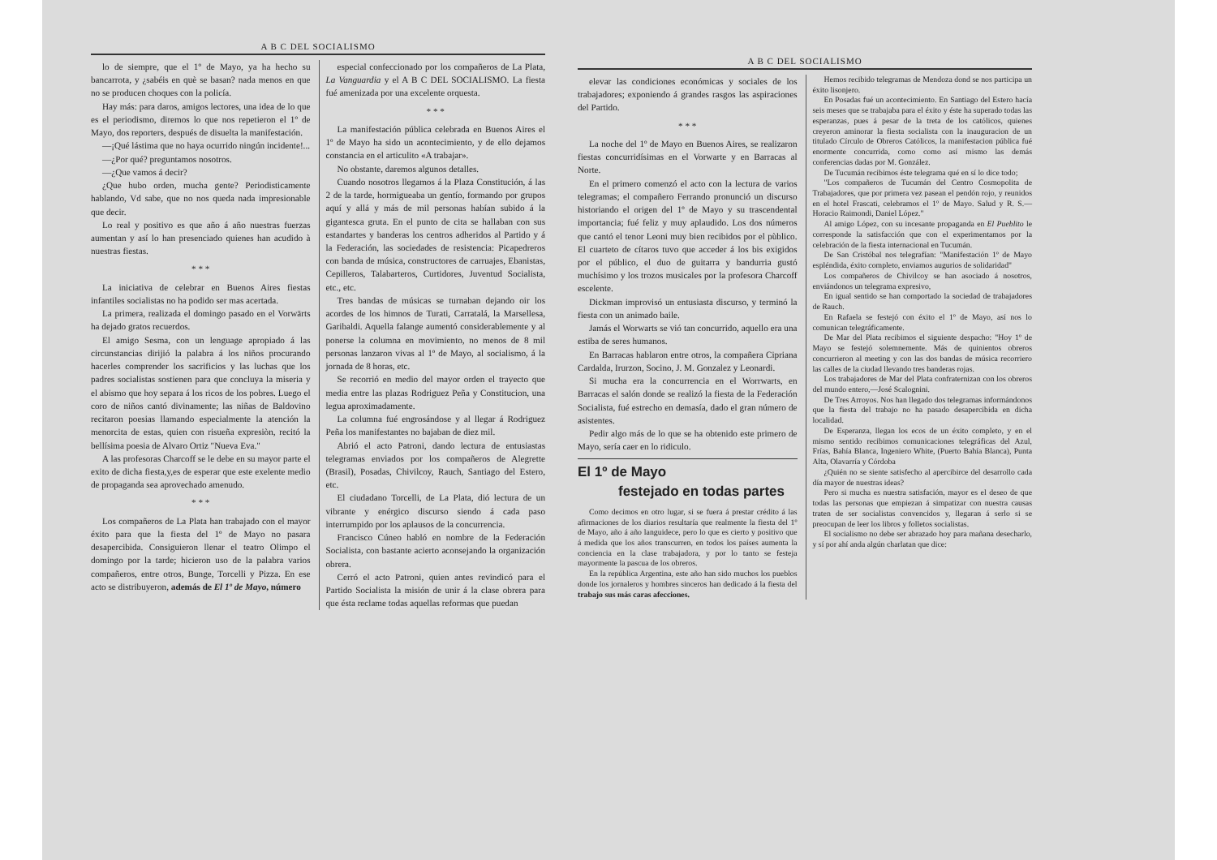A B C DEL SOCIALISMO
lo de siempre, que el 1º de Mayo, ya ha hecho su bancarrota, y ¿sabéis en què se basan? nada menos en que no se producen choques con la policía.
Hay más: para daros, amigos lectores, una idea de lo que es el periodismo, diremos lo que nos repetieron el 1º de Mayo, dos reporters, después de disuelta la manifestación.
—¡Qué lástima que no haya ocurrido ningún incidente!...
—¿Por qué? preguntamos nosotros.
—¿Que vamos á decir?
¿Que hubo orden, mucha gente? Periodisticamente hablando, Vd sabe, que no nos queda nada impresionable que decir.
Lo real y positivo es que año á año nuestras fuerzas aumentan y así lo han presenciado quienes han acudido à nuestras fiestas.
* * *
La iniciativa de celebrar en Buenos Aires fiestas infantiles socialistas no ha podido ser mas acertada.
La primera, realizada el domingo pasado en el Vorwärts ha dejado gratos recuerdos.
El amigo Sesma, con un lenguage apropiado á las circunstancias dirijió la palabra á los niños procurando hacerles comprender los sacrificios y las luchas que los padres socialistas sostienen para que concluya la miseria y el abismo que hoy separa á los ricos de los pobres. Luego el coro de niños cantó divinamente; las niñas de Baldovino recitaron poesias llamando especialmente la atención la menorcita de estas, quien con risueña expresiòn, recitó la bellísima poesia de Alvaro Ortiz "Nueva Eva."
A las profesoras Charcoff se le debe en su mayor parte el exito de dicha fiesta,y,es de esperar que este exelente medio de propaganda sea aprovechado amenudo.
* * *
Los compañeros de La Plata han trabajado con el mayor éxito para que la fiesta del 1º de Mayo no pasara desapercibida. Consiguieron llenar el teatro Olimpo el domingo por la tarde; hicieron uso de la palabra varios compañeros, entre otros, Bunge, Torcelli y Pizza. En ese acto se distribuyeron, además de El 1º de Mayo, número
especial confeccionado por los compañeros de La Plata, La Vanguardia y el A B C DEL SOCIALISMO. La fiesta fué amenizada por una excelente orquesta.
* * *
La manifestación pública celebrada en Buenos Aires el 1º de Mayo ha sido un acontecimiento, y de ello dejamos constancia en el articulito «A trabajar».
No obstante, daremos algunos detalles.
Cuando nosotros llegamos á la Plaza Constitución, á las 2 de la tarde, hormigueaba un gentío, formando por grupos aquí y allá y más de mil personas habían subido á la gigantesca gruta. En el punto de cita se hallaban con sus estandartes y banderas los centros adheridos al Partido y á la Federación, las sociedades de resistencia: Picapedreros con banda de música, constructores de carruajes, Ebanistas, Cepilleros, Talabarteros, Curtidores, Juventud Socialista, etc., etc.
Tres bandas de músicas se turnaban dejando oir los acordes de los himnos de Turati, Carratalá, la Marsellesa, Garibaldi. Aquella falange aumentó considerablemente y al ponerse la columna en movimiento, no menos de 8 mil personas lanzaron vivas al 1º de Mayo, al socialismo, á la jornada de 8 horas, etc.
Se recorrió en medio del mayor orden el trayecto que media entre las plazas Rodriguez Peña y Constitucion, una legua aproximadamente.
La columna fué engrosándose y al llegar á Rodriguez Peña los manifestantes no bajaban de diez mil.
Abrió el acto Patroni, dando lectura de entusiastas telegramas enviados por los compañeros de Alegrette (Brasil), Posadas, Chivilcoy, Rauch, Santiago del Estero, etc.
El ciudadano Torcelli, de La Plata, dió lectura de un vibrante y enérgico discurso siendo á cada paso interrumpido por los aplausos de la concurrencia.
Francisco Cúneo habló en nombre de la Federación Socialista, con bastante acierto aconsejando la organización obrera.
Cerró el acto Patroni, quien antes revindicó para el Partido Socialista la misión de unir á la clase obrera para que ésta reclame todas aquellas reformas que puedan
A B C DEL SOCIALISMO
elevar las condiciones económicas y sociales de los trabajadores; exponiendo á grandes rasgos las aspiraciones del Partido.
* * *
La noche del 1º de Mayo en Buenos Aires, se realizaron fiestas concurridísimas en el Vorwarte y en Barracas al Norte.
En el primero comenzó el acto con la lectura de varios telegramas; el compañero Ferrando pronunció un discurso historiando el origen del 1º de Mayo y su trascendental importancia; fué feliz y muy aplaudido. Los dos números que cantó el tenor Leoni muy bien recibidos por el pùblico. El cuarteto de cítaros tuvo que acceder á los bis exigidos por el público, el duo de guitarra y bandurria gustó muchísimo y los trozos musicales por la profesora Charcoff escelente.
Dickman improvisó un entusiasta discurso, y terminó la fiesta con un animado baile.
Jamás el Worwarts se vió tan concurrido, aquello era una estiba de seres humanos.
En Barracas hablaron entre otros, la compañera Cipriana Cardalda, Irurzon, Socino, J. M. Gonzalez y Leonardi.
Si mucha era la concurrencia en el Worrwarts, en Barracas el salón donde se realizó la fiesta de la Federación Socialista, fué estrecho en demasía, dado el gran número de asistentes.
Pedir algo más de lo que se ha obtenido este primero de Mayo, sería caer en lo ridiculo.
El 1º de Mayo
festejado en todas partes
Como decimos en otro lugar, si se fuera á prestar crédito á las afirmaciones de los diarios resultaría que realmente la fiesta del 1º de Mayo, año á año languidece, pero lo que es cierto y positivo que á medida que los años transcurren, en todos los países aumenta la conciencia en la clase trabajadora, y por lo tanto se festeja mayormente la pascua de los obreros.
En la república Argentina, este año han sido muchos los pueblos donde los jornaleros y hombres sinceros han dedicado á la fiesta del trabajo sus más caras afecciones.
Hemos recibido telegramas de Mendoza dond se nos participa un éxito lisonjero.
En Posadas fué un acontecimiento. En Santiago del Estero hacía seis meses que se trabajaba para el éxito y éste ha superado todas las esperanzas, pues á pesar de la treta de los católicos, quienes creyeron aminorar la fiesta socialista con la inauguracion de un titulado Círculo de Obreros Católicos, la manifestacion pública fué enormente concurrida, como como así mismo las demás conferencias dadas por M. González.
De Tucumán recibimos éste telegrama qué en sí lo dice todo;
"Los compañeros de Tucumán del Centro Cosmopolita de Trabajadores, que por primera vez pasean el pendón rojo, y reunidos en el hotel Frascati, celebramos el 1º de Mayo. Salud y R. S.—Horacio Raimondi, Daniel López."
Al amigo López, con su incesante propaganda en El Pueblito le corresponde la satisfacción que con el experimentamos por la celebración de la fiesta internacional en Tucumán.
De San Cristóbal nos telegrafían: "Manifestación 1º de Mayo espléndida, éxito completo, enviamos augurios de solidaridad"
Los compañeros de Chivilcoy se han asociado á nosotros, enviándonos un telegrama expresivo,
En igual sentido se han comportado la sociedad de trabajadores de Rauch.
En Rafaela se festejó con éxito el 1º de Mayo, así nos lo comunican telegráficamente.
De Mar del Plata recibimos el siguiente despacho: "Hoy 1º de Mayo se festejó solemnemente. Más de quinientos obreros concurrieron al meeting y con las dos bandas de música recorriero las calles de la ciudad llevando tres banderas rojas.
Los trabajadores de Mar del Plata confraternizan con los obreros del mundo entero,—José Scalognini.
De Tres Arroyos. Nos han llegado dos telegramas informándonos que la fiesta del trabajo no ha pasado desapercibida en dicha localidad.
De Esperanza, llegan los ecos de un éxito completo, y en el mismo sentido recibimos comunicaciones telegráficas del Azul, Frías, Bahía Blanca, Ingeniero White, (Puerto Bahía Blanca), Punta Alta, Olavarría y Córdoba
¿Quién no se siente satisfecho al apercibirce del desarrollo cada día mayor de nuestras ideas?
Pero si mucha es nuestra satisfación, mayor es el deseo de que todas las personas que empiezan á simpatizar con nuestra causas traten de ser socialistas convencidos y, llegaran á serlo si se preocupan de leer los libros y folletos socialistas.
El socialismo no debe ser abrazado hoy para mañana desecharlo, y sí por ahí anda algún charlatan que dice: